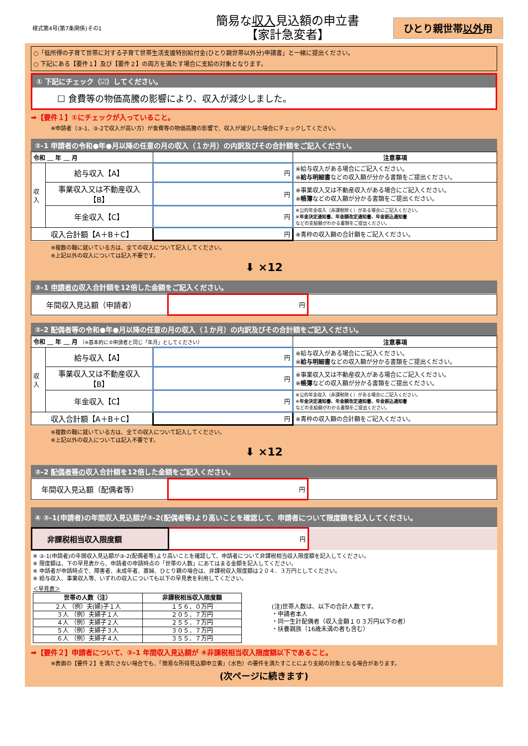様式第4号(第7条関係)その1
簡易な収入見込額の申立書
【家計急変者】
ひとり親世帯以外用
○「低所得の子育て世帯に対する子育て世帯生活支援特別給付金(ひとり親世帯以外分)申請書」と一緒に提出ください。
○ 下記にある【要件１】及び【要件２】の両方を満たす場合に支給の対象となります。
① 下記にチェック（☑）してください。
☐ 食費等の物価高騰の影響により、収入が減少しました。
➡【要件１】①にチェックが入っていること。
※申請者（③-1、③-2で収入が高い方）が食費等の物価高騰の影響で、収入が減少した場合にチェックしてください。
②-1 申請者の令和●年●月以降の任意の月の収入（１か月）の内訳及びその合計額をご記入ください。
| 令和 ＿ 年 ＿ 月 | | | 注意事項 |
| --- | --- | --- | --- |
| 収入 | 給与収入【A】 | 円 | ※給与収入がある場合にご記入ください。 ※ 給与明細書 などの収入額が分かる書類をご提出ください。 |
| | 事業収入又は不動産収入 【B】 | 円 | ※事業収入又は不動産収入がある場合にご記入ください。 ※ 帳簿 などの収入額が分かる書類をご提出ください。 |
| | 年金収入【C】 | 円 | ※公的年金収入（非課税除く）がある場合にご記入ください。 ※ 年金決定通知書、年金額改定通知書、年金振込通知書 などの支給額がわかる書類をご提出ください。 |
| 収入合計額【A＋B＋C】 | | 円 | ※青枠の収入額の合計額をご記入ください。 |
※複数の職に就いている方は、全ての収入について記入してください。
※上記以外の収入については記入不要です。
⬇ ×12
③-1 申請者の収入合計額を12倍した金額をご記入ください。
| 年間収入見込額（申請者） | 円 | |
②-2 配偶者等の令和●年●月以降の任意の月の収入（１か月）の内訳及びその合計額をご記入ください。
| 令和 ＿ 年 ＿ 月 （※基本的に②申請者と同じ「年月」としてください） | | | 注意事項 |
| --- | --- | --- | --- |
| 収入 | 給与収入【A】 | 円 | ※給与収入がある場合にご記入ください。 ※ 給与明細書 などの収入額が分かる書類をご提出ください。 |
| | 事業収入又は不動産収入 【B】 | 円 | ※事業収入又は不動産収入がある場合にご記入ください。 ※ 帳簿 などの収入額が分かる書類をご提出ください。 |
| | 年金収入【C】 | 円 | ※公的年金収入（非課税除く）がある場合にご記入ください。 ※ 年金決定通知書、年金額改定通知書、年金振込通知書 などの支給額がわかる書類をご提出ください。 |
| 収入合計額【A＋B＋C】 | | 円 | ※青枠の収入額の合計額をご記入ください。 |
※複数の職に就いている方は、全ての収入について記入してください。
※上記以外の収入については記入不要です。
⬇ ×12
③-2 配偶者等の収入合計額を12倍した金額をご記入ください。
| 年間収入見込額（配偶者等） | 円 | |
④ ③-1(申請者)の年間収入見込額が③-2(配偶者等)より高いことを確認して、申請者について限度額を記入してください。
| 非課税相当収入限度額 | 円 | |
※ ③-1(申請者)の年間収入見込額が③-2(配偶者等)より高いことを確認して、申請者について非課税相当収入限度額を記入してください。
※ 限度額は、下の早見表から、申請者の申請時点の「世帯の人数」にあてはまる金額を記入してください。
※ 申請者が申請時点で、障害者、未成年者、寡婦、ひとり親の場合は、非課税収入限度額は２０４．３万円としてください。
※ 給与収入、事業収入等、いずれの収入についても以下の早見表を利用してください。
＜早見表＞
| 世帯の人数（注） | 非課税相当収入限度額 |
| --- | --- |
| ２人 （例）夫(婦)子１人 | １５６．０万円 |
| ３人 （例）夫婦子１人 | ２０５．７万円 |
| ４人 （例）夫婦子２人 | ２５５．７万円 |
| ５人 （例）夫婦子３人 | ３０５．７万円 |
| ６人 （例）夫婦子４人 | ３５５．７万円 |
(注)世帯人数は、以下の合計人数です。
・申請者本人
・同一生計配偶者（収入金額１０３万円以下の者）
・扶養親族（16歳未満の者も含む）
➡【要件２】申請者について、③-1 年間収入見込額が ④非課税相当収入限度額以下であること。
※表面の【要件２】を満たさない場合でも、「簡易な所得見込額申立書」（水色）の要件を満たすことにより支給の対象となる場合があります。
(次ページに続きます)